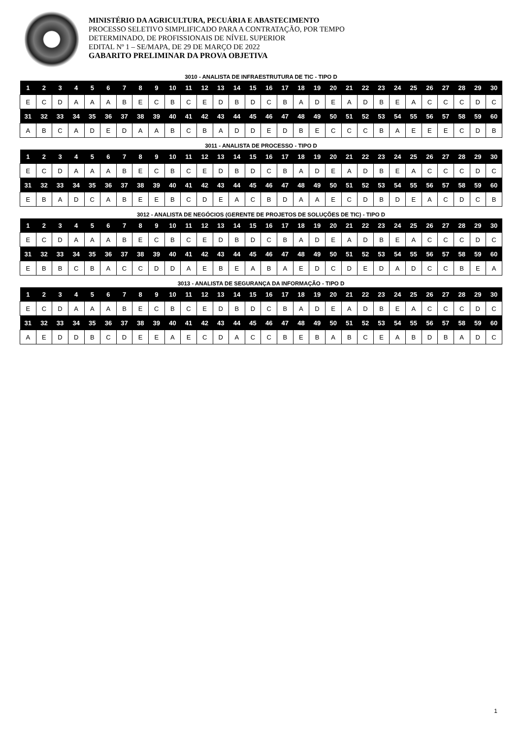MINISTÉRIO DA AGRICULTURA, PECUÁRIA E ABASTECIMENTO
PROCESSO SELETIVO SIMPLIFICADO PARA A CONTRATAÇÃO, POR TEMPO
DETERMINADO, DE PROFISSIONAIS DE NÍVEL SUPERIOR
EDITAL Nº 1 – SE/MAPA, DE 29 DE MARÇO DE 2022
GABARITO PRELIMINAR DA PROVA OBJETIVA
3010 - ANALISTA DE INFRAESTRUTURA DE TIC - TIPO D
| 1 | 2 | 3 | 4 | 5 | 6 | 7 | 8 | 9 | 10 | 11 | 12 | 13 | 14 | 15 | 16 | 17 | 18 | 19 | 20 | 21 | 22 | 23 | 24 | 25 | 26 | 27 | 28 | 29 | 30 |
| --- | --- | --- | --- | --- | --- | --- | --- | --- | --- | --- | --- | --- | --- | --- | --- | --- | --- | --- | --- | --- | --- | --- | --- | --- | --- | --- | --- | --- | --- |
| E | C | D | A | A | A | B | E | C | B | C | E | D | B | D | C | B | A | D | E | A | D | B | E | A | C | C | C | D | C |
| 31 | 32 | 33 | 34 | 35 | 36 | 37 | 38 | 39 | 40 | 41 | 42 | 43 | 44 | 45 | 46 | 47 | 48 | 49 | 50 | 51 | 52 | 53 | 54 | 55 | 56 | 57 | 58 | 59 | 60 |
| A | B | C | A | D | E | D | A | A | B | C | B | A | D | D | E | D | B | E | C | C | C | B | A | E | E | E | C | D | B |
3011 - ANALISTA DE PROCESSO - TIPO D
| 1 | 2 | 3 | 4 | 5 | 6 | 7 | 8 | 9 | 10 | 11 | 12 | 13 | 14 | 15 | 16 | 17 | 18 | 19 | 20 | 21 | 22 | 23 | 24 | 25 | 26 | 27 | 28 | 29 | 30 |
| --- | --- | --- | --- | --- | --- | --- | --- | --- | --- | --- | --- | --- | --- | --- | --- | --- | --- | --- | --- | --- | --- | --- | --- | --- | --- | --- | --- | --- | --- |
| E | C | D | A | A | A | B | E | C | B | C | E | D | B | D | C | B | A | D | E | A | D | B | E | A | C | C | C | D | C |
| 31 | 32 | 33 | 34 | 35 | 36 | 37 | 38 | 39 | 40 | 41 | 42 | 43 | 44 | 45 | 46 | 47 | 48 | 49 | 50 | 51 | 52 | 53 | 54 | 55 | 56 | 57 | 58 | 59 | 60 |
| E | B | A | D | C | A | B | E | E | B | C | D | E | A | C | B | D | A | A | E | C | D | B | D | E | A | C | D | C | B |
3012 - ANALISTA DE NEGÓCIOS (GERENTE DE PROJETOS DE SOLUÇÕES DE TIC) - TIPO D
| 1 | 2 | 3 | 4 | 5 | 6 | 7 | 8 | 9 | 10 | 11 | 12 | 13 | 14 | 15 | 16 | 17 | 18 | 19 | 20 | 21 | 22 | 23 | 24 | 25 | 26 | 27 | 28 | 29 | 30 |
| --- | --- | --- | --- | --- | --- | --- | --- | --- | --- | --- | --- | --- | --- | --- | --- | --- | --- | --- | --- | --- | --- | --- | --- | --- | --- | --- | --- | --- | --- |
| E | C | D | A | A | A | B | E | C | B | C | E | D | B | D | C | B | A | D | E | A | D | B | E | A | C | C | C | D | C |
| 31 | 32 | 33 | 34 | 35 | 36 | 37 | 38 | 39 | 40 | 41 | 42 | 43 | 44 | 45 | 46 | 47 | 48 | 49 | 50 | 51 | 52 | 53 | 54 | 55 | 56 | 57 | 58 | 59 | 60 |
| E | B | B | C | B | A | C | C | D | D | A | E | B | E | A | B | A | E | D | C | D | E | D | A | D | C | C | B | E | A |
3013 - ANALISTA DE SEGURANÇA DA INFORMAÇÃO - TIPO D
| 1 | 2 | 3 | 4 | 5 | 6 | 7 | 8 | 9 | 10 | 11 | 12 | 13 | 14 | 15 | 16 | 17 | 18 | 19 | 20 | 21 | 22 | 23 | 24 | 25 | 26 | 27 | 28 | 29 | 30 |
| --- | --- | --- | --- | --- | --- | --- | --- | --- | --- | --- | --- | --- | --- | --- | --- | --- | --- | --- | --- | --- | --- | --- | --- | --- | --- | --- | --- | --- | --- |
| E | C | D | A | A | A | B | E | C | B | C | E | D | B | D | C | B | A | D | E | A | D | B | E | A | C | C | C | D | C |
| 31 | 32 | 33 | 34 | 35 | 36 | 37 | 38 | 39 | 40 | 41 | 42 | 43 | 44 | 45 | 46 | 47 | 48 | 49 | 50 | 51 | 52 | 53 | 54 | 55 | 56 | 57 | 58 | 59 | 60 |
| A | E | D | D | B | C | D | E | E | A | E | C | D | A | C | C | B | E | B | A | B | C | E | A | B | D | B | A | D | C |
1